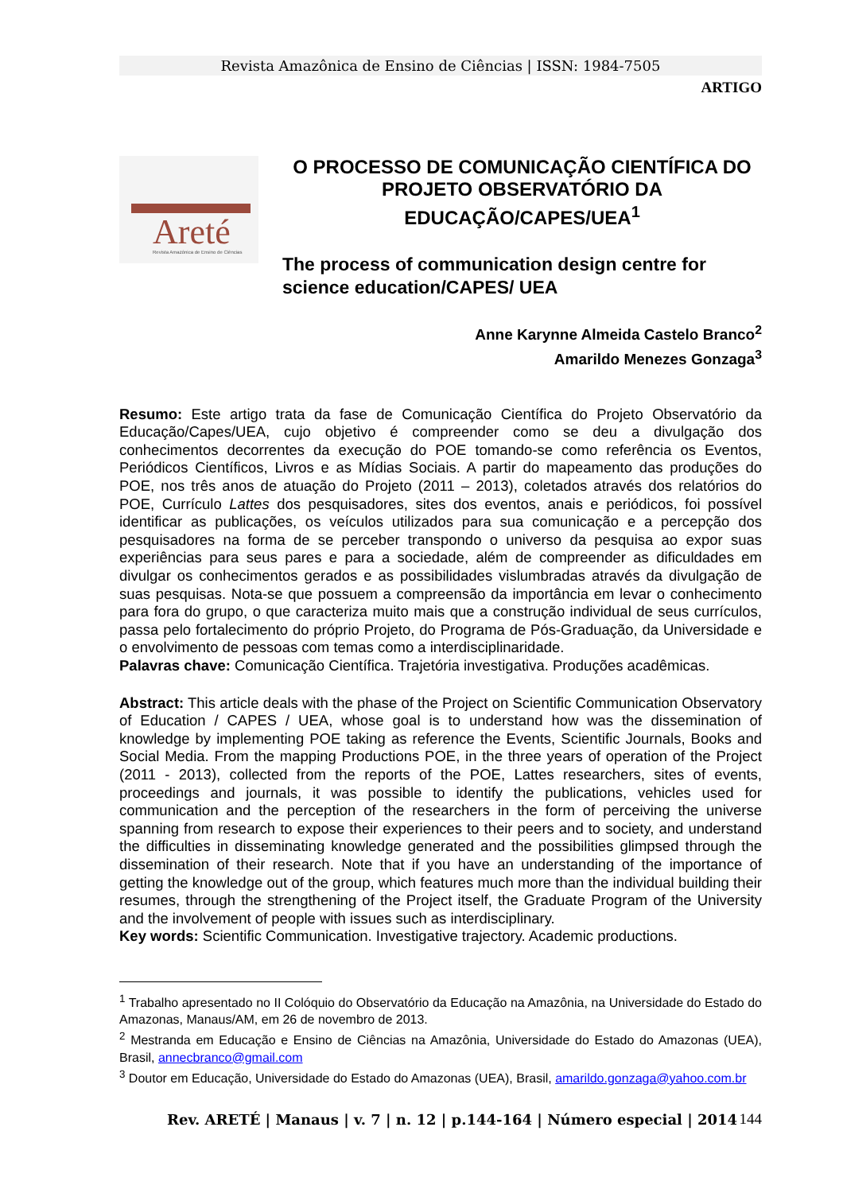Revista Amazônica de Ensino de Ciências | ISSN: 1984-7505
ARTIGO
Areté
Revista Amazônica de Ensino de Ciências
O PROCESSO DE COMUNICAÇÃO CIENTÍFICA DO PROJETO OBSERVATÓRIO DA EDUCAÇÃO/CAPES/UEA<sup>1</sup>
The process of communication design centre for science education/CAPES/ UEA
Anne Karynne Almeida Castelo Branco<sup>2</sup>
Amarildo Menezes Gonzaga<sup>3</sup>
Resumo: Este artigo trata da fase de Comunicação Científica do Projeto Observatório da Educação/Capes/UEA, cujo objetivo é compreender como se deu a divulgação dos conhecimentos decorrentes da execução do POE tomando-se como referência os Eventos, Periódicos Científicos, Livros e as Mídias Sociais. A partir do mapeamento das produções do POE, nos três anos de atuação do Projeto (2011 – 2013), coletados através dos relatórios do POE, Currículo Lattes dos pesquisadores, sites dos eventos, anais e periódicos, foi possível identificar as publicações, os veículos utilizados para sua comunicação e a percepção dos pesquisadores na forma de se perceber transpondo o universo da pesquisa ao expor suas experiências para seus pares e para a sociedade, além de compreender as dificuldades em divulgar os conhecimentos gerados e as possibilidades vislumbradas através da divulgação de suas pesquisas. Nota-se que possuem a compreensão da importância em levar o conhecimento para fora do grupo, o que caracteriza muito mais que a construção individual de seus currículos, passa pelo fortalecimento do próprio Projeto, do Programa de Pós-Graduação, da Universidade e o envolvimento de pessoas com temas como a interdisciplinaridade.
Palavras chave: Comunicação Científica. Trajetória investigativa. Produções acadêmicas.
Abstract: This article deals with the phase of the Project on Scientific Communication Observatory of Education / CAPES / UEA, whose goal is to understand how was the dissemination of knowledge by implementing POE taking as reference the Events, Scientific Journals, Books and Social Media. From the mapping Productions POE, in the three years of operation of the Project (2011 - 2013), collected from the reports of the POE, Lattes researchers, sites of events, proceedings and journals, it was possible to identify the publications, vehicles used for communication and the perception of the researchers in the form of perceiving the universe spanning from research to expose their experiences to their peers and to society, and understand the difficulties in disseminating knowledge generated and the possibilities glimpsed through the dissemination of their research. Note that if you have an understanding of the importance of getting the knowledge out of the group, which features much more than the individual building their resumes, through the strengthening of the Project itself, the Graduate Program of the University and the involvement of people with issues such as interdisciplinary.
Key words: Scientific Communication. Investigative trajectory. Academic productions.
<sup>1</sup> Trabalho apresentado no II Colóquio do Observatório da Educação na Amazônia, na Universidade do Estado do Amazonas, Manaus/AM, em 26 de novembro de 2013.
<sup>2</sup> Mestranda em Educação e Ensino de Ciências na Amazônia, Universidade do Estado do Amazonas (UEA), Brasil, annecbranco@gmail.com
<sup>3</sup> Doutor em Educação, Universidade do Estado do Amazonas (UEA), Brasil, amarildo.gonzaga@yahoo.com.br
Rev. ARETÉ | Manaus | v. 7 | n. 12 | p.144-164 | Número especial | 2014 144